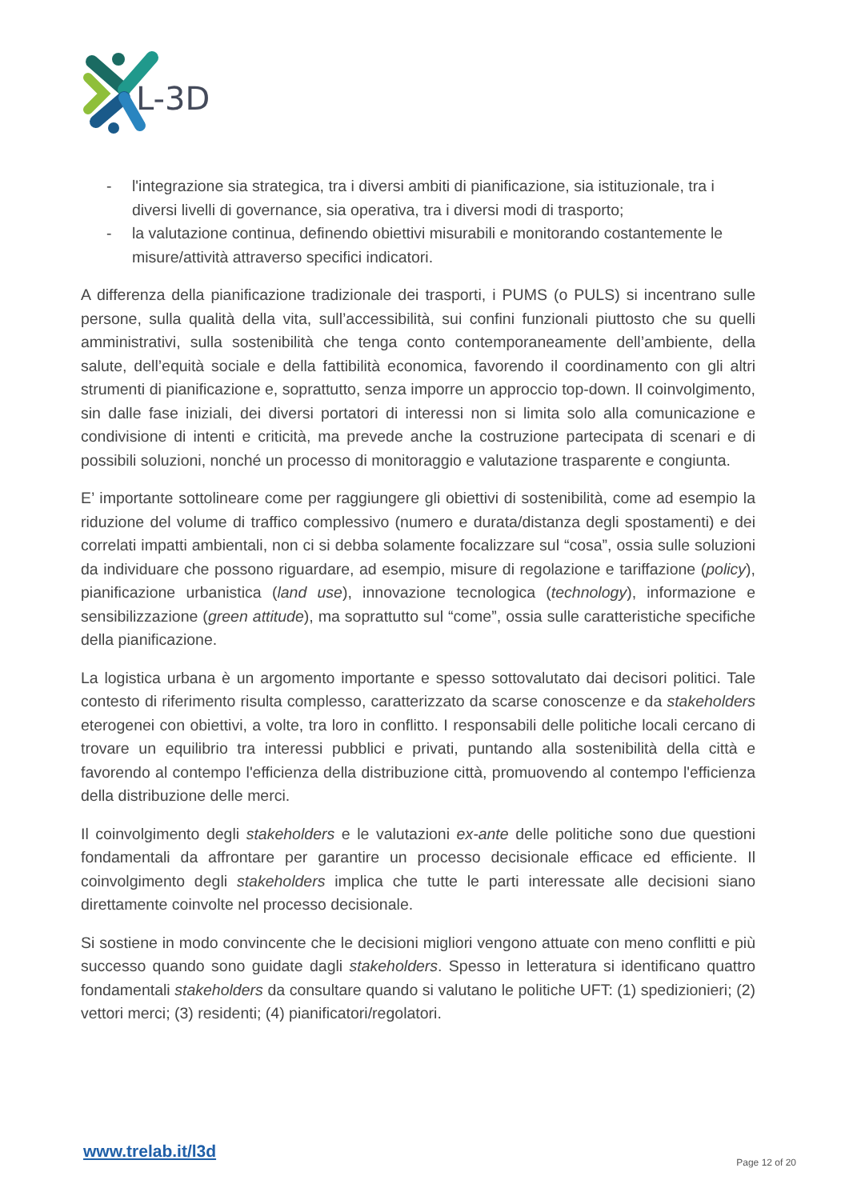L-3D
- l'integrazione sia strategica, tra i diversi ambiti di pianificazione, sia istituzionale, tra i diversi livelli di governance, sia operativa, tra i diversi modi di trasporto;
- la valutazione continua, definendo obiettivi misurabili e monitorando costantemente le misure/attività attraverso specifici indicatori.
A differenza della pianificazione tradizionale dei trasporti, i PUMS (o PULS) si incentrano sulle persone, sulla qualità della vita, sull’accessibilità, sui confini funzionali piuttosto che su quelli amministrativi, sulla sostenibilità che tenga conto contemporaneamente dell’ambiente, della salute, dell’equità sociale e della fattibilità economica, favorendo il coordinamento con gli altri strumenti di pianificazione e, soprattutto, senza imporre un approccio top-down. Il coinvolgimento, sin dalle fase iniziali, dei diversi portatori di interessi non si limita solo alla comunicazione e condivisione di intenti e criticità, ma prevede anche la costruzione partecipata di scenari e di possibili soluzioni, nonché un processo di monitoraggio e valutazione trasparente e congiunta.
E’ importante sottolineare come per raggiungere gli obiettivi di sostenibilità, come ad esempio la riduzione del volume di traffico complessivo (numero e durata/distanza degli spostamenti) e dei correlati impatti ambientali, non ci si debba solamente focalizzare sul “cosa”, ossia sulle soluzioni da individuare che possono riguardare, ad esempio, misure di regolazione e tariffazione (policy), pianificazione urbanistica (land use), innovazione tecnologica (technology), informazione e sensibilizzazione (green attitude), ma soprattutto sul “come”, ossia sulle caratteristiche specifiche della pianificazione.
La logistica urbana è un argomento importante e spesso sottovalutato dai decisori politici. Tale contesto di riferimento risulta complesso, caratterizzato da scarse conoscenze e da stakeholders eterogenei con obiettivi, a volte, tra loro in conflitto. I responsabili delle politiche locali cercano di trovare un equilibrio tra interessi pubblici e privati, puntando alla sostenibilità della città e favorendo al contempo l'efficienza della distribuzione città, promuovendo al contempo l'efficienza della distribuzione delle merci.
Il coinvolgimento degli stakeholders e le valutazioni ex-ante delle politiche sono due questioni fondamentali da affrontare per garantire un processo decisionale efficace ed efficiente. Il coinvolgimento degli stakeholders implica che tutte le parti interessate alle decisioni siano direttamente coinvolte nel processo decisionale.
Si sostiene in modo convincente che le decisioni migliori vengono attuate con meno conflitti e più successo quando sono guidate dagli stakeholders. Spesso in letteratura si identificano quattro fondamentali stakeholders da consultare quando si valutano le politiche UFT: (1) spedizionieri; (2) vettori merci; (3) residenti; (4) pianificatori/regolatori.
www.trelab.it/l3d
Page 12 of 20